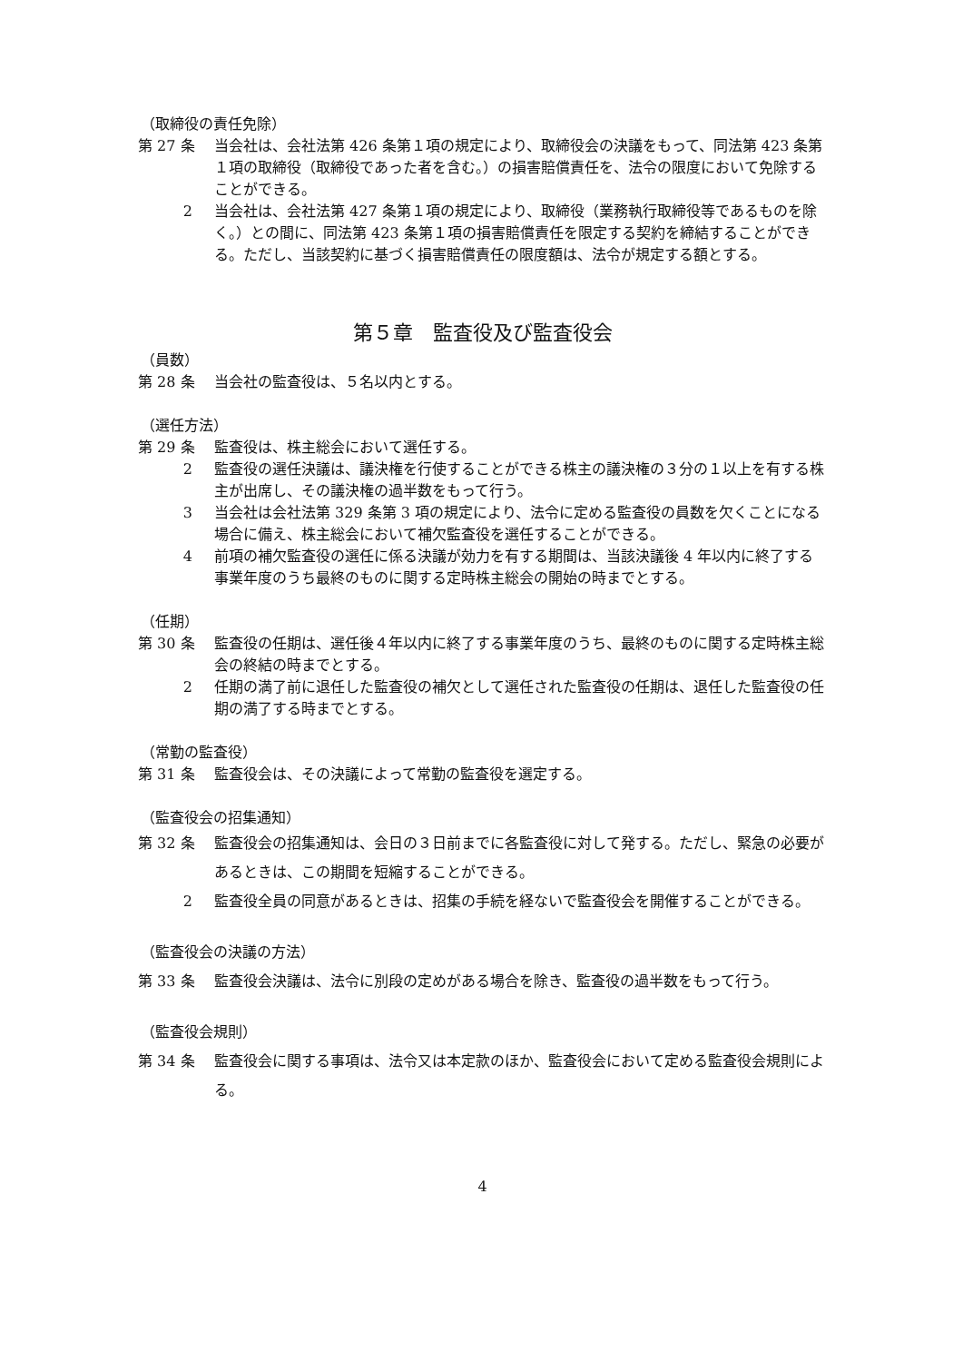（取締役の責任免除）
第 27 条 当会社は、会社法第 426 条第１項の規定により、取締役会の決議をもって、同法第 423 条第１項の取締役（取締役であった者を含む。）の損害賠償責任を、法令の限度において免除することができる。
2 当会社は、会社法第 427 条第１項の規定により、取締役（業務執行取締役等であるものを除く。）との間に、同法第 423 条第１項の損害賠償責任を限定する契約を締結することができる。ただし、当該契約に基づく損害賠償責任の限度額は、法令が規定する額とする。
第５章　監査役及び監査役会
（員数）
第 28 条 当会社の監査役は、５名以内とする。
（選任方法）
第 29 条 監査役は、株主総会において選任する。
2 監査役の選任決議は、議決権を行使することができる株主の議決権の３分の１以上を有する株主が出席し、その議決権の過半数をもって行う。
3 当会社は会社法第 329 条第 3 項の規定により、法令に定める監査役の員数を欠くことになる場合に備え、株主総会において補欠監査役を選任することができる。
4 前項の補欠監査役の選任に係る決議が効力を有する期間は、当該決議後 4 年以内に終了する事業年度のうち最終のものに関する定時株主総会の開始の時までとする。
（任期）
第 30 条 監査役の任期は、選任後４年以内に終了する事業年度のうち、最終のものに関する定時株主総会の終結の時までとする。
2 任期の満了前に退任した監査役の補欠として選任された監査役の任期は、退任した監査役の任期の満了する時までとする。
（常勤の監査役）
第 31 条 監査役会は、その決議によって常勤の監査役を選定する。
（監査役会の招集通知）
第 32 条 監査役会の招集通知は、会日の３日前までに各監査役に対して発する。ただし、緊急の必要があるときは、この期間を短縮することができる。
2 監査役全員の同意があるときは、招集の手続を経ないで監査役会を開催することができる。
（監査役会の決議の方法）
第 33 条 監査役会決議は、法令に別段の定めがある場合を除き、監査役の過半数をもって行う。
（監査役会規則）
第 34 条 監査役会に関する事項は、法令又は本定款のほか、監査役会において定める監査役会規則による。
4